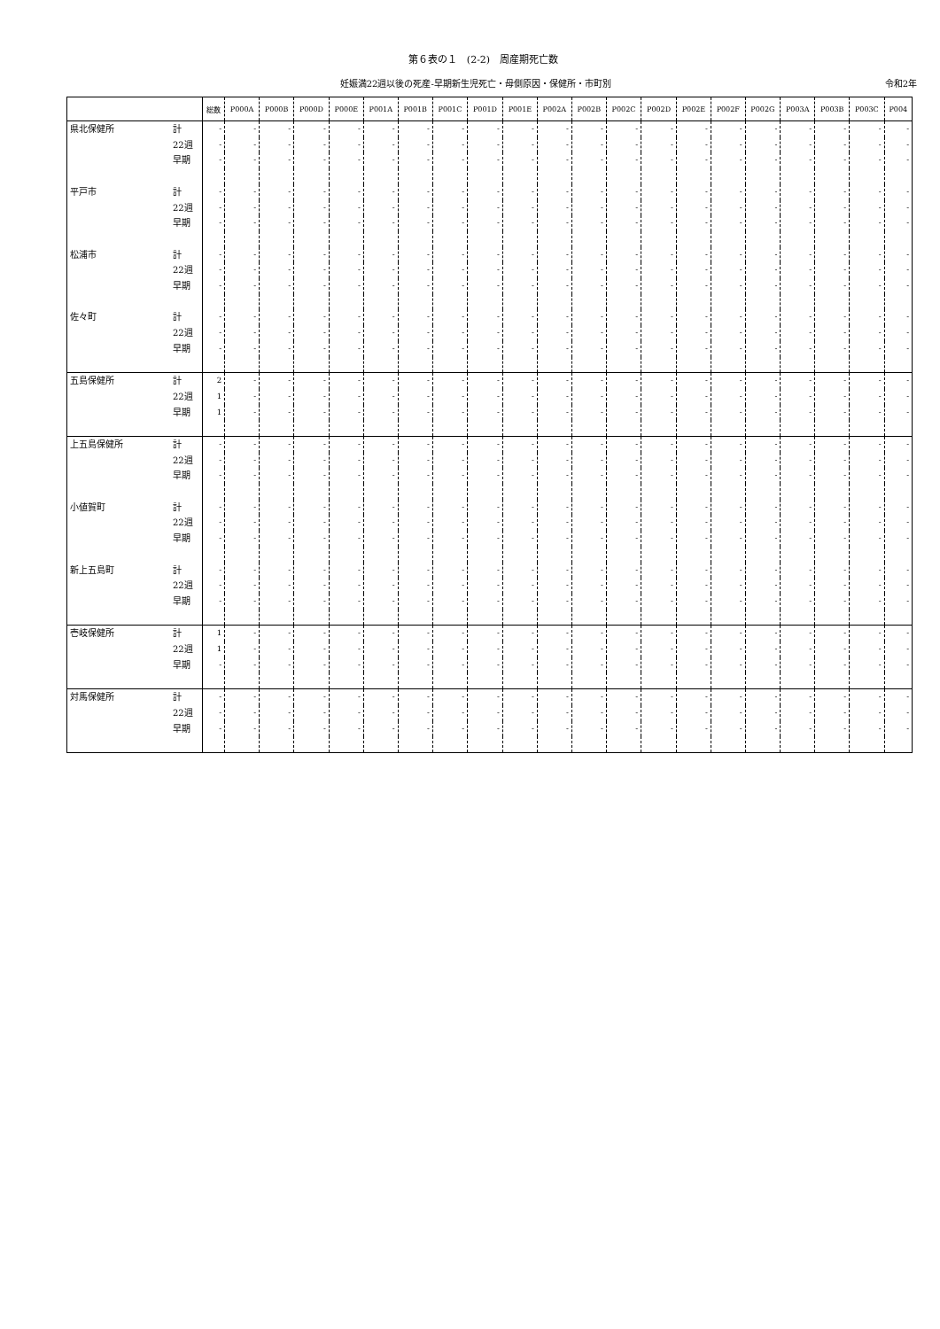第６表の１　(2-2)　周産期死亡数
妊娠満22週以後の死産-早期新生児死亡・母側原因・保健所・市町別
令和2年
| | | 総数 | P000A | P000B | P000D | P000E | P001A | P001B | P001C | P001D | P001E | P002A | P002B | P002C | P002D | P002E | P002F | P002G | P003A | P003B | P003C | P004 |
| --- | --- | --- | --- | --- | --- | --- | --- | --- | --- | --- | --- | --- | --- | --- | --- | --- | --- | --- | --- | --- | --- | --- |
| 県北保健所 | 計 | - | - | - | - | - | - | - | - | - | - | - | - | - | - | - | - | - | - | - | - | - |
| | 22週 | - | - | - | - | - | - | - | - | - | - | - | - | - | - | - | - | - | - | - | - | - |
| | 早期 | - | - | - | - | - | - | - | - | - | - | - | - | - | - | - | - | - | - | - | - | - |
| 平戸市 | 計 | - | - | - | - | - | - | - | - | - | - | - | - | - | - | - | - | - | - | - | - | - |
| | 22週 | - | - | - | - | - | - | - | - | - | - | - | - | - | - | - | - | - | - | - | - | - |
| | 早期 | - | - | - | - | - | - | - | - | - | - | - | - | - | - | - | - | - | - | - | - | - |
| 松浦市 | 計 | - | - | - | - | - | - | - | - | - | - | - | - | - | - | - | - | - | - | - | - | - |
| | 22週 | - | - | - | - | - | - | - | - | - | - | - | - | - | - | - | - | - | - | - | - | - |
| | 早期 | - | - | - | - | - | - | - | - | - | - | - | - | - | - | - | - | - | - | - | - | - |
| 佐々町 | 計 | - | - | - | - | - | - | - | - | - | - | - | - | - | - | - | - | - | - | - | - | - |
| | 22週 | - | - | - | - | - | - | - | - | - | - | - | - | - | - | - | - | - | - | - | - | - |
| | 早期 | - | - | - | - | - | - | - | - | - | - | - | - | - | - | - | - | - | - | - | - | - |
| 五島保健所 | 計 | 2 | - | - | - | - | - | - | - | - | - | - | - | - | - | - | - | - | - | - | - | - |
| | 22週 | 1 | - | - | - | - | - | - | - | - | - | - | - | - | - | - | - | - | - | - | - | - |
| | 早期 | 1 | - | - | - | - | - | - | - | - | - | - | - | - | - | - | - | - | - | - | - | - |
| 上五島保健所 | 計 | - | - | - | - | - | - | - | - | - | - | - | - | - | - | - | - | - | - | - | - | - |
| | 22週 | - | - | - | - | - | - | - | - | - | - | - | - | - | - | - | - | - | - | - | - | - |
| | 早期 | - | - | - | - | - | - | - | - | - | - | - | - | - | - | - | - | - | - | - | - | - |
| 小値賀町 | 計 | - | - | - | - | - | - | - | - | - | - | - | - | - | - | - | - | - | - | - | - | - |
| | 22週 | - | - | - | - | - | - | - | - | - | - | - | - | - | - | - | - | - | - | - | - | - |
| | 早期 | - | - | - | - | - | - | - | - | - | - | - | - | - | - | - | - | - | - | - | - | - |
| 新上五島町 | 計 | - | - | - | - | - | - | - | - | - | - | - | - | - | - | - | - | - | - | - | - | - |
| | 22週 | - | - | - | - | - | - | - | - | - | - | - | - | - | - | - | - | - | - | - | - | - |
| | 早期 | - | - | - | - | - | - | - | - | - | - | - | - | - | - | - | - | - | - | - | - | - |
| 壱岐保健所 | 計 | 1 | - | - | - | - | - | - | - | - | - | - | - | - | - | - | - | - | - | - | - | - |
| | 22週 | 1 | - | - | - | - | - | - | - | - | - | - | - | - | - | - | - | - | - | - | - | - |
| | 早期 | - | - | - | - | - | - | - | - | - | - | - | - | - | - | - | - | - | - | - | - | - |
| 対馬保健所 | 計 | - | - | - | - | - | - | - | - | - | - | - | - | - | - | - | - | - | - | - | - | - |
| | 22週 | - | - | - | - | - | - | - | - | - | - | - | - | - | - | - | - | - | - | - | - | - |
| | 早期 | - | - | - | - | - | - | - | - | - | - | - | - | - | - | - | - | - | - | - | - | - |